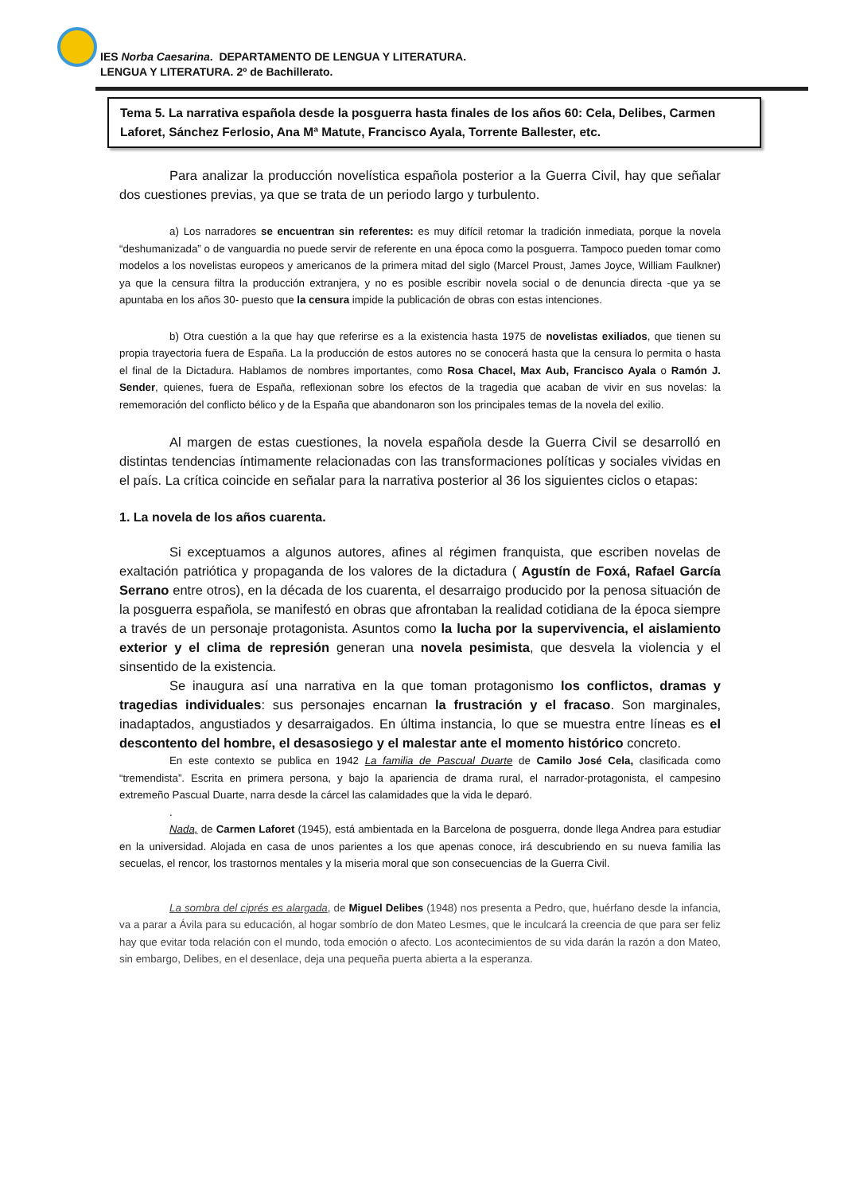IES Norba Caesarina. DEPARTAMENTO DE LENGUA Y LITERATURA.
LENGUA Y LITERATURA. 2º de Bachillerato.
Tema 5. La narrativa española desde la posguerra hasta finales de los años 60: Cela, Delibes, Carmen Laforet, Sánchez Ferlosio, Ana Mª Matute, Francisco Ayala, Torrente Ballester, etc.
Para analizar la producción novelística española posterior a la Guerra Civil, hay que señalar dos cuestiones previas, ya que se trata de un periodo largo y turbulento.
a) Los narradores se encuentran sin referentes: es muy difícil retomar la tradición inmediata, porque la novela “deshumanizada” o de vanguardia no puede servir de referente en una época como la posguerra. Tampoco pueden tomar como modelos a los novelistas europeos y americanos de la primera mitad del siglo (Marcel Proust, James Joyce, William Faulkner) ya que la censura filtra la producción extranjera, y no es posible escribir novela social o de denuncia directa -que ya se apuntaba en los años 30- puesto que la censura impide la publicación de obras con estas intenciones.
b) Otra cuestión a la que hay que referirse es a la existencia hasta 1975 de novelistas exiliados, que tienen su propia trayectoria fuera de España. La la producción de estos autores no se conocerá hasta que la censura lo permita o hasta el final de la Dictadura. Hablamos de nombres importantes, como Rosa Chacel, Max Aub, Francisco Ayala o Ramón J. Sender, quienes, fuera de España, reflexionan sobre los efectos de la tragedia que acaban de vivir en sus novelas: la rememoración del conflicto bélico y de la España que abandonaron son los principales temas de la novela del exilio.
Al margen de estas cuestiones, la novela española desde la Guerra Civil se desarrolló en distintas tendencias íntimamente relacionadas con las transformaciones políticas y sociales vividas en el país. La crítica coincide en señalar para la narrativa posterior al 36 los siguientes ciclos o etapas:
1. La novela de los años cuarenta.
Si exceptuamos a algunos autores, afines al régimen franquista, que escriben novelas de exaltación patriótica y propaganda de los valores de la dictadura ( Agustín de Foxá, Rafael García Serrano entre otros), en la década de los cuarenta, el desarraigo producido por la penosa situación de la posguerra española, se manifestó en obras que afrontaban la realidad cotidiana de la época siempre a través de un personaje protagonista. Asuntos como la lucha por la supervivencia, el aislamiento exterior y el clima de represión generan una novela pesimista, que desvela la violencia y el sinsentido de la existencia.
Se inaugura así una narrativa en la que toman protagonismo los conflictos, dramas y tragedias individuales: sus personajes encarnan la frustración y el fracaso. Son marginales, inadaptados, angustiados y desarraigados. En última instancia, lo que se muestra entre líneas es el descontento del hombre, el desasosiego y el malestar ante el momento histórico concreto.
En este contexto se publica en 1942 La familia de Pascual Duarte de Camilo José Cela, clasificada como “tremendista”. Escrita en primera persona, y bajo la apariencia de drama rural, el narrador-protagonista, el campesino extremeño Pascual Duarte, narra desde la cárcel las calamidades que la vida le deparó.
.
Nada, de Carmen Laforet (1945), está ambientada en la Barcelona de posguerra, donde llega Andrea para estudiar en la universidad. Alojada en casa de unos parientes a los que apenas conoce, irá descubriendo en su nueva familia las secuelas, el rencor, los trastornos mentales y la miseria moral que son consecuencias de la Guerra Civil.
La sombra del ciprés es alargada, de Miguel Delibes (1948) nos presenta a Pedro, que, huérfano desde la infancia, va a parar a Ávila para su educación, al hogar sombrío de don Mateo Lesmes, que le inculcará la creencia de que para ser feliz hay que evitar toda relación con el mundo, toda emoción o afecto. Los acontecimientos de su vida darán la razón a don Mateo, sin embargo, Delibes, en el desenlace, deja una pequeña puerta abierta a la esperanza.